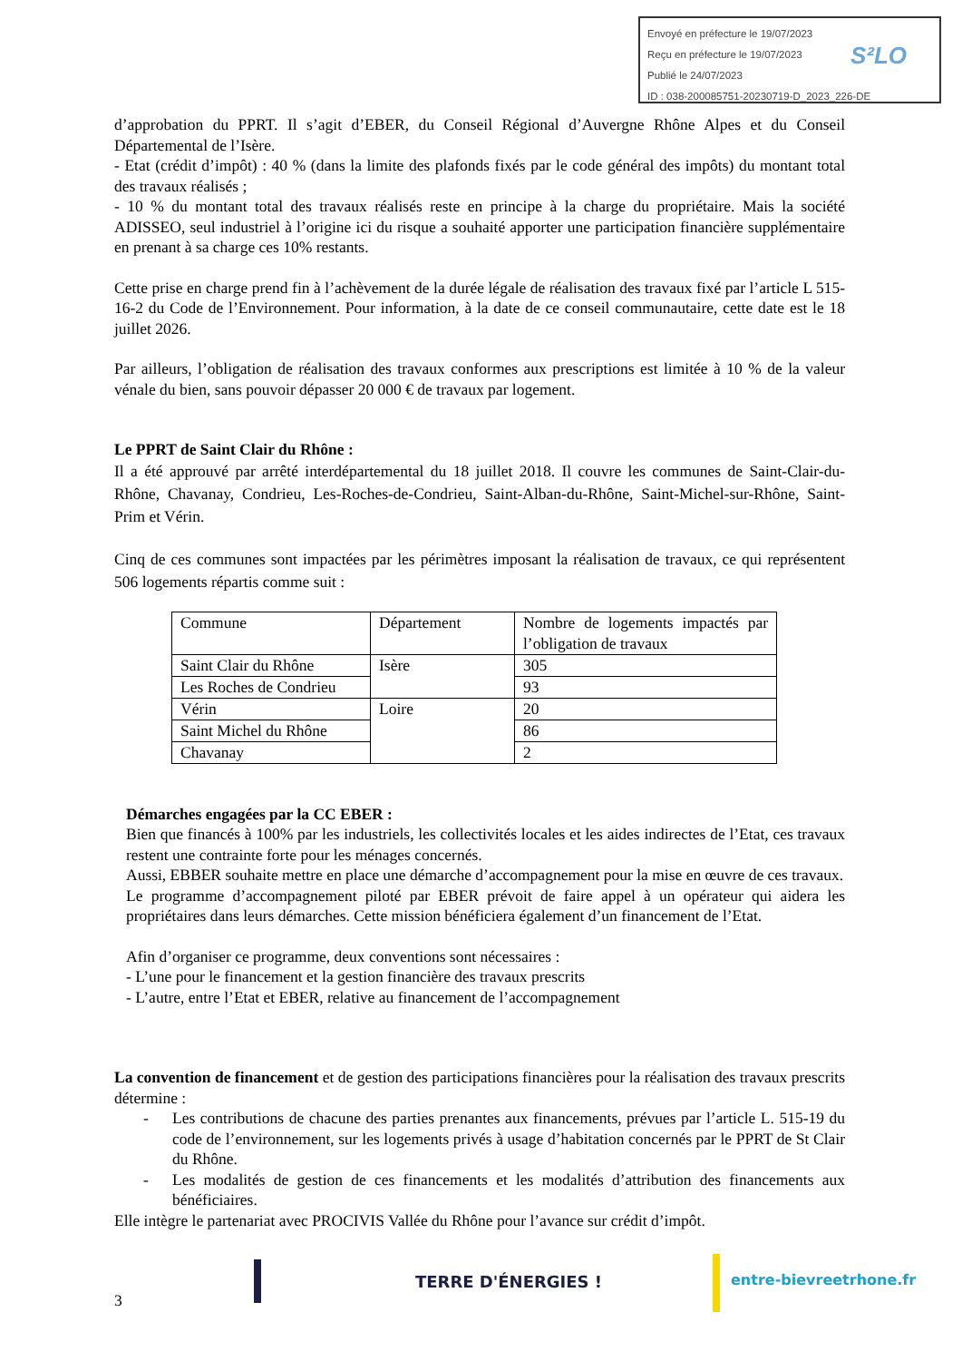Envoyé en préfecture le 19/07/2023
Reçu en préfecture le 19/07/2023
Publié le 24/07/2023
ID : 038-200085751-20230719-D_2023_226-DE
S²LO
d’approbation du PPRT. Il s’agit d’EBER, du Conseil Régional d’Auvergne Rhône Alpes et du Conseil Départemental de l’Isère.
- Etat (crédit d’impôt) : 40 % (dans la limite des plafonds fixés par le code général des impôts) du montant total des travaux réalisés ;
- 10 % du montant total des travaux réalisés reste en principe à la charge du propriétaire. Mais la société ADISSEO, seul industriel à l’origine ici du risque a souhaité apporter une participation financière supplémentaire en prenant à sa charge ces 10% restants.
Cette prise en charge prend fin à l’achèvement de la durée légale de réalisation des travaux fixé par l’article L 515-16-2 du Code de l’Environnement. Pour information, à la date de ce conseil communautaire, cette date est le 18 juillet 2026.
Par ailleurs, l’obligation de réalisation des travaux conformes aux prescriptions est limitée à 10 % de la valeur vénale du bien, sans pouvoir dépasser 20 000 € de travaux par logement.
Le PPRT de Saint Clair du Rhône :
Il a été approuvé par arrêté interdépartemental du 18 juillet 2018. Il couvre les communes de Saint-Clair-du-Rhône, Chavanay, Condrieu, Les-Roches-de-Condrieu, Saint-Alban-du-Rhône, Saint-Michel-sur-Rhône, Saint-Prim et Vérin.
Cinq de ces communes sont impactées par les périmètres imposant la réalisation de travaux, ce qui représentent 506 logements répartis comme suit :
| Commune | Département | Nombre de logements impactés par l’obligation de travaux |
| Saint Clair du Rhône | Isère | 305 |
| Les Roches de Condrieu | | 93 |
| Vérin | Loire | 20 |
| Saint Michel du Rhône | | 86 |
| Chavanay | | 2 |
Démarches engagées par la CC EBER :
Bien que financés à 100% par les industriels, les collectivités locales et les aides indirectes de l’Etat, ces travaux restent une contrainte forte pour les ménages concernés.
Aussi, EBBER souhaite mettre en place une démarche d’accompagnement pour la mise en œuvre de ces travaux.
Le programme d’accompagnement piloté par EBER prévoit de faire appel à un opérateur qui aidera les propriétaires dans leurs démarches. Cette mission bénéficiera également d’un financement de l’Etat.
Afin d’organiser ce programme, deux conventions sont nécessaires :
- L’une pour le financement et la gestion financière des travaux prescrits
- L’autre, entre l’Etat et EBER, relative au financement de l’accompagnement
La convention de financement et de gestion des participations financières pour la réalisation des travaux prescrits détermine :
- Les contributions de chacune des parties prenantes aux financements, prévues par l’article L. 515-19 du code de l’environnement, sur les logements privés à usage d’habitation concernés par le PPRT de St Clair du Rhône.
- Les modalités de gestion de ces financements et les modalités d’attribution des financements aux bénéficiaires.
Elle intègre le partenariat avec PROCIVIS Vallée du Rhône pour l’avance sur crédit d’impôt.
TERRE D'ÉNERGIES ! entre-bievreetrhone.fr
3